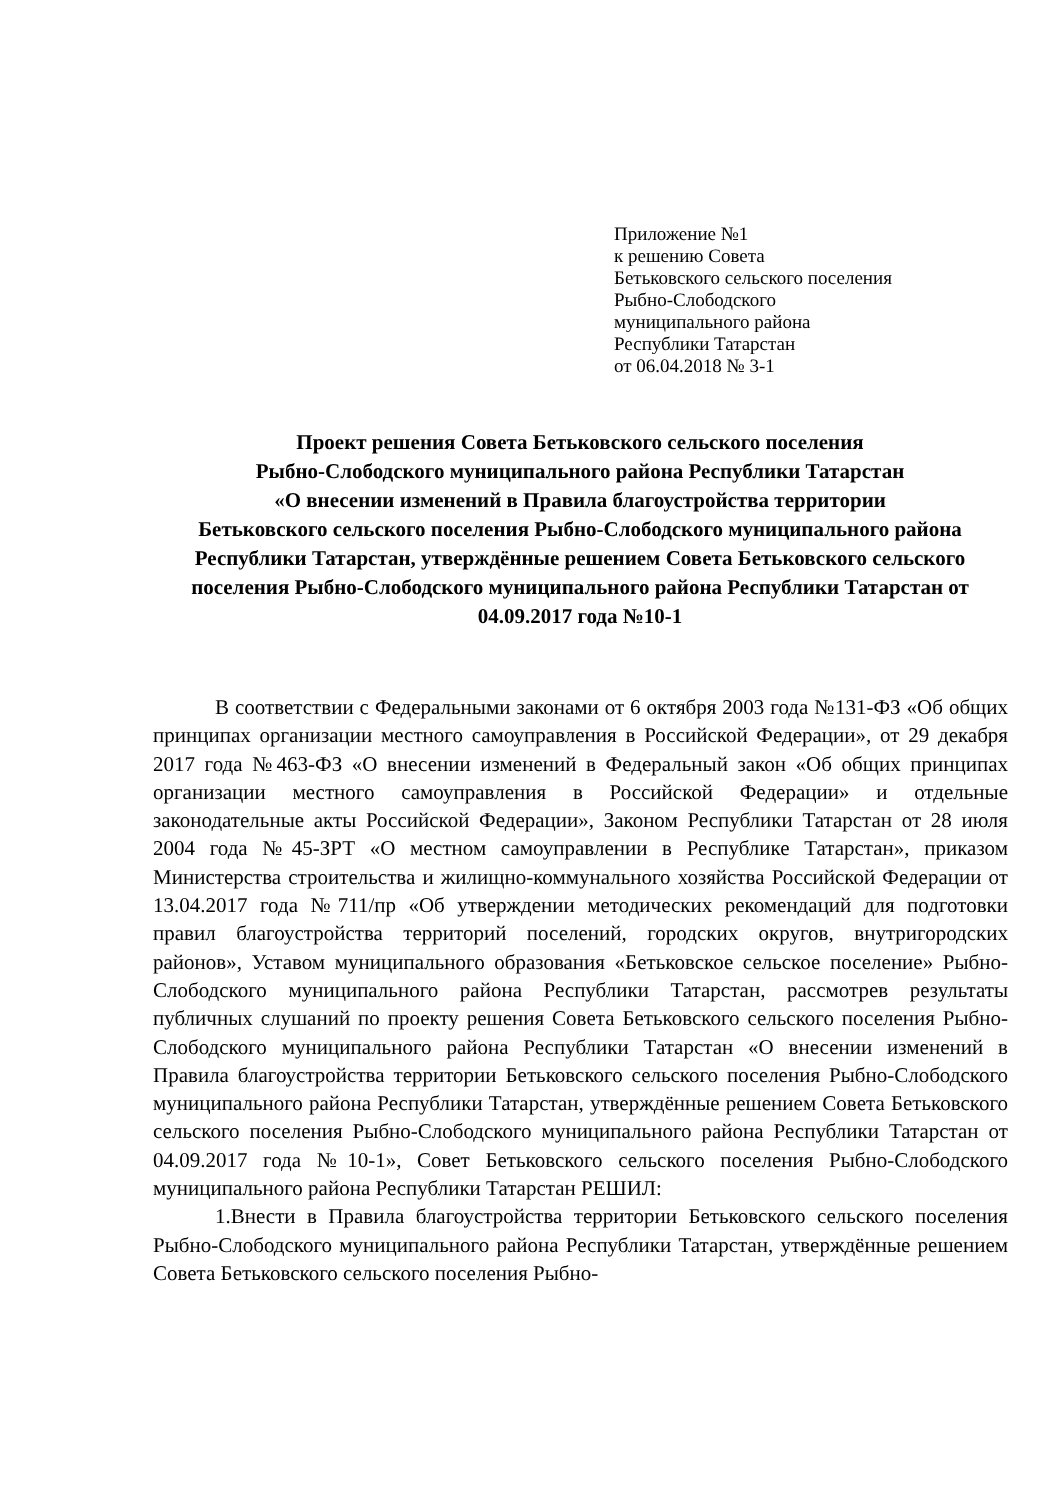Приложение №1
к решению Совета
Бетьковского сельского поселения
Рыбно-Слободского
муниципального района
Республики Татарстан
от 06.04.2018 № 3-1
Проект решения Совета Бетьковского сельского поселения
Рыбно-Слободского муниципального района Республики Татарстан
«О внесении изменений в Правила благоустройства территории
Бетьковского сельского поселения Рыбно-Слободского муниципального района Республики Татарстан, утверждённые решением Совета Бетьковского сельского поселения Рыбно-Слободского муниципального района Республики Татарстан от 04.09.2017 года №10-1
В соответствии с Федеральными законами от 6 октября 2003 года №131-ФЗ «Об общих принципах организации местного самоуправления в Российской Федерации», от 29 декабря 2017 года №463-ФЗ «О внесении изменений в Федеральный закон «Об общих принципах организации местного самоуправления в Российской Федерации» и отдельные законодательные акты Российской Федерации», Законом Республики Татарстан от 28 июля 2004 года №45-ЗРТ «О местном самоуправлении в Республике Татарстан», приказом Министерства строительства и жилищно-коммунального хозяйства Российской Федерации от 13.04.2017 года №711/пр «Об утверждении методических рекомендаций для подготовки правил благоустройства территорий поселений, городских округов, внутригородских районов», Уставом муниципального образования «Бетьковское сельское поселение» Рыбно-Слободского муниципального района Республики Татарстан, рассмотрев результаты публичных слушаний по проекту решения Совета Бетьковского сельского поселения Рыбно-Слободского муниципального района Республики Татарстан «О внесении изменений в Правила благоустройства территории Бетьковского сельского поселения Рыбно-Слободского муниципального района Республики Татарстан, утверждённые решением Совета Бетьковского сельского поселения Рыбно-Слободского муниципального района Республики Татарстан от 04.09.2017 года №10-1», Совет Бетьковского сельского поселения Рыбно-Слободского муниципального района Республики Татарстан РЕШИЛ:
1.Внести в Правила благоустройства территории Бетьковского сельского поселения Рыбно-Слободского муниципального района Республики Татарстан, утверждённые решением Совета Бетьковского сельского поселения Рыбно-